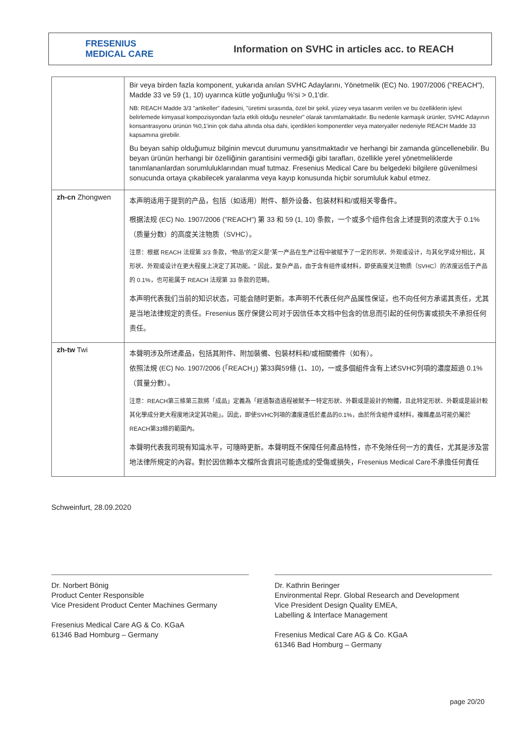FRESENIUS
MEDICAL CARE
Information on SVHC in articles acc. to REACH
| | Bir veya birden fazla komponent, yukarıda anılan SVHC Adaylarını, Yönetmelik (EC) No. 1907/2006 ("REACH"), Madde 33 ve 59 (1, 10) uyarınca kütle yoğunluğu %'si > 0,1'dir. NB: REACH Madde 3/3 "artikeller" ifadesini, "üretimi sırasında, özel bir şekil, yüzey veya tasarım verilen ve bu özelliklerin işlevi belirlemede kimyasal kompozisyondan fazla etkili olduğu nesneler" olarak tanımlamaktadır. Bu nedenle karmaşık ürünler, SVHC Adayının konsantrasyonu ürünün %0,1'inin çok daha altında olsa dahi, içerdikleri komponentler veya materyaller nedeniyle REACH Madde 33 kapsamına girebilir. Bu beyan sahip olduğumuz bilginin mevcut durumunu yansıtmaktadır ve herhangi bir zamanda güncellenebilir. Bu beyan ürünün herhangi bir özelliğinin garantisini vermediği gibi tarafları, özellikle yerel yönetmeliklerde tanımlananlardan sorumluluklarından muaf tutmaz. Fresenius Medical Care bu belgedeki bilgilere güvenilmesi sonucunda ortaya çıkabilecek yaralanma veya kayıp konusunda hiçbir sorumluluk kabul etmez. |
| zh-cn Zhongwen | 本声明适用于提到的产品，包括（如适用）附件、额外设备、包装材料和/或相关零备件。 根据法规 (EC) No. 1907/2006 ("REACH") 第 33 和 59 (1, 10) 条款，一个或多个组件包含上述提到的浓度大于 0.1%（质量分数）的高度关注物质（SVHC）。 注意：根据 REACH 法规第 3/3 条款，“物品”的定义是"某一产品在生产过程中被赋予了一定的形状、外观或设计，与其化学成分相比，其形状、外观或设计在更大程度上决定了其功能。" 因此，复杂产品，由于含有组件或材料，即使高度关注物质（SVHC）的浓度远低于产品的 0.1%，也可能属于 REACH 法规第 33 条款的范畴。 本声明代表我们当前的知识状态，可能会随时更新。本声明不代表任何产品属性保证，也不向任何方承诺其责任，尤其是当地法律规定的责任。Fresenius 医疗保健公司对于因信任本文档中包含的信息而引起的任何伤害或损失不承担任何责任。 |
| zh-tw Twi | 本聲明涉及所述產品，包括其附件、附加裝備、包裝材料和/或相關備件（如有）。 依照法規 (EC) No. 1907/2006 (「REACH」) 第33與59條 (1、10)，一或多個組件含有上述SVHC列項的濃度超過 0.1%（質量分數）。 注意：REACH第三條第三款將「成品」定義為「經過製造過程被賦予一特定形狀、外觀或是設計的物體，且此特定形狀、外觀或是設計較其化學成分更大程度地決定其功能」。因此，即使SVHC列項的濃度遠低於產品的0.1%，由於所含組件或材料，複雜產品可能仍屬於REACH第33條的範圍內。 本聲明代表我司現有知識水平，可隨時更新。本聲明既不保障任何產品特性，亦不免除任何一方的責任，尤其是涉及當地法律所規定的內容。對於因信賴本文檔所含資訊可能造成的受傷或損失，Fresenius Medical Care不承擔任何責任 |
Schweinfurt, 28.09.2020
Dr. Norbert Bönig
Product Center Responsible
Vice President Product Center Machines Germany
Fresenius Medical Care AG & Co. KGaA
61346 Bad Homburg – Germany
Dr. Kathrin Beringer
Environmental Repr. Global Research and Development
Vice President Design Quality EMEA,
Labelling & Interface Management
Fresenius Medical Care AG & Co. KGaA
61346 Bad Homburg – Germany
page 20/20